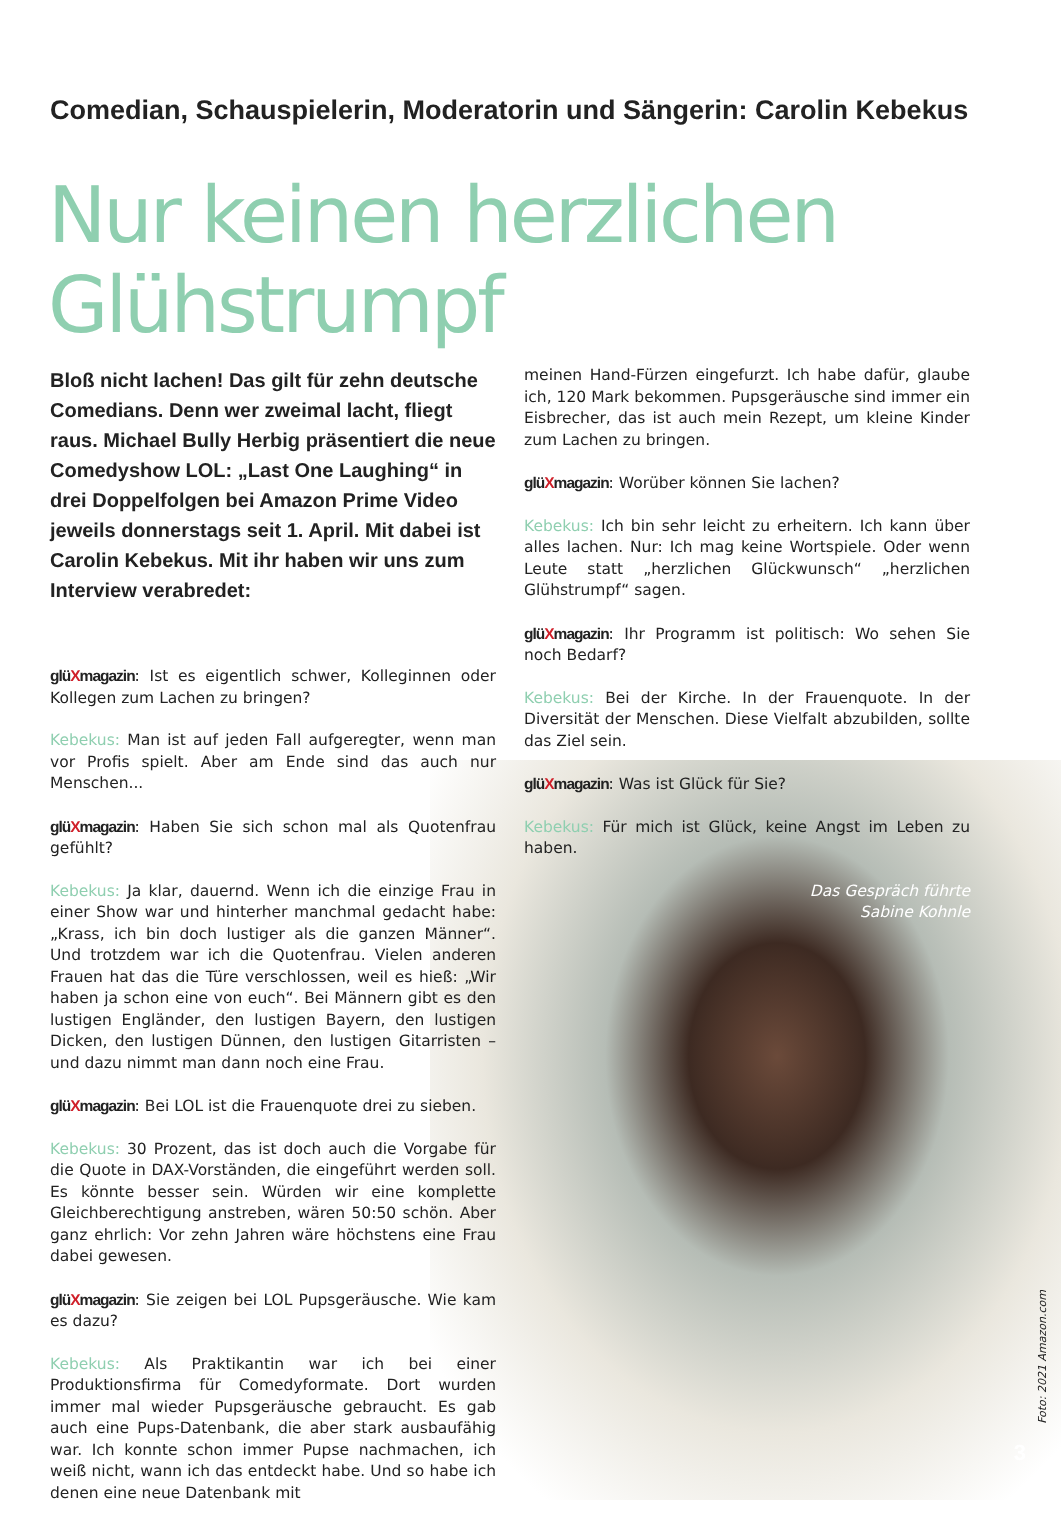Comedian, Schauspielerin, Moderatorin und Sängerin: Carolin Kebekus
Nur keinen herzlichen Glühstrumpf
Bloß nicht lachen! Das gilt für zehn deutsche Comedians. Denn wer zweimal lacht, fliegt raus. Michael Bully Herbig präsentiert die neue Comedyshow LOL: „Last One Laughing“ in drei Doppelfolgen bei Amazon Prime Video jeweils donnerstags seit 1. April. Mit dabei ist Carolin Kebekus. Mit ihr haben wir uns zum Interview verabredet:
glüXmagazin: Ist es eigentlich schwer, Kolleginnen oder Kollegen zum Lachen zu bringen?
Kebekus: Man ist auf jeden Fall aufgeregter, wenn man vor Profis spielt. Aber am Ende sind das auch nur Menschen...
glüXmagazin: Haben Sie sich schon mal als Quotenfrau gefühlt?
Kebekus: Ja klar, dauernd. Wenn ich die einzige Frau in einer Show war und hinterher manchmal gedacht habe: „Krass, ich bin doch lustiger als die ganzen Männer“. Und trotzdem war ich die Quotenfrau. Vielen anderen Frauen hat das die Türe verschlossen, weil es hieß: „Wir haben ja schon eine von euch“. Bei Männern gibt es den lustigen Engländer, den lustigen Bayern, den lustigen Dicken, den lustigen Dünnen, den lustigen Gitarristen – und dazu nimmt man dann noch eine Frau.
glüXmagazin: Bei LOL ist die Frauenquote drei zu sieben.
Kebekus: 30 Prozent, das ist doch auch die Vorgabe für die Quote in DAX-Vorständen, die eingeführt werden soll. Es könnte besser sein. Würden wir eine komplette Gleichberechtigung anstreben, wären 50:50 schön. Aber ganz ehrlich: Vor zehn Jahren wäre höchstens eine Frau dabei gewesen.
glüXmagazin: Sie zeigen bei LOL Pupsgeräusche. Wie kam es dazu?
Kebekus: Als Praktikantin war ich bei einer Produktionsfirma für Comedyformate. Dort wurden immer mal wieder Pupsgeräusche gebraucht. Es gab auch eine Pups-Datenbank, die aber stark ausbaufähig war. Ich konnte schon immer Pupse nachmachen, ich weiß nicht, wann ich das entdeckt habe. Und so habe ich denen eine neue Datenbank mit
meinen Hand-Fürzen eingefurzt. Ich habe dafür, glaube ich, 120 Mark bekommen. Pupsgeräusche sind immer ein Eisbrecher, das ist auch mein Rezept, um kleine Kinder zum Lachen zu bringen.
glüXmagazin: Worüber können Sie lachen?
Kebekus: Ich bin sehr leicht zu erheitern. Ich kann über alles lachen. Nur: Ich mag keine Wortspiele. Oder wenn Leute statt „herzlichen Glückwunsch“ „herzlichen Glühstrumpf“ sagen.
glüXmagazin: Ihr Programm ist politisch: Wo sehen Sie noch Bedarf?
Kebekus: Bei der Kirche. In der Frauenquote. In der Diversität der Menschen. Diese Vielfalt abzubilden, sollte das Ziel sein.
glüXmagazin: Was ist Glück für Sie?
Kebekus: Für mich ist Glück, keine Angst im Leben zu haben.
Das Gespräch führte
Sabine Kohnle
Foto: 2021 Amazon.com
3